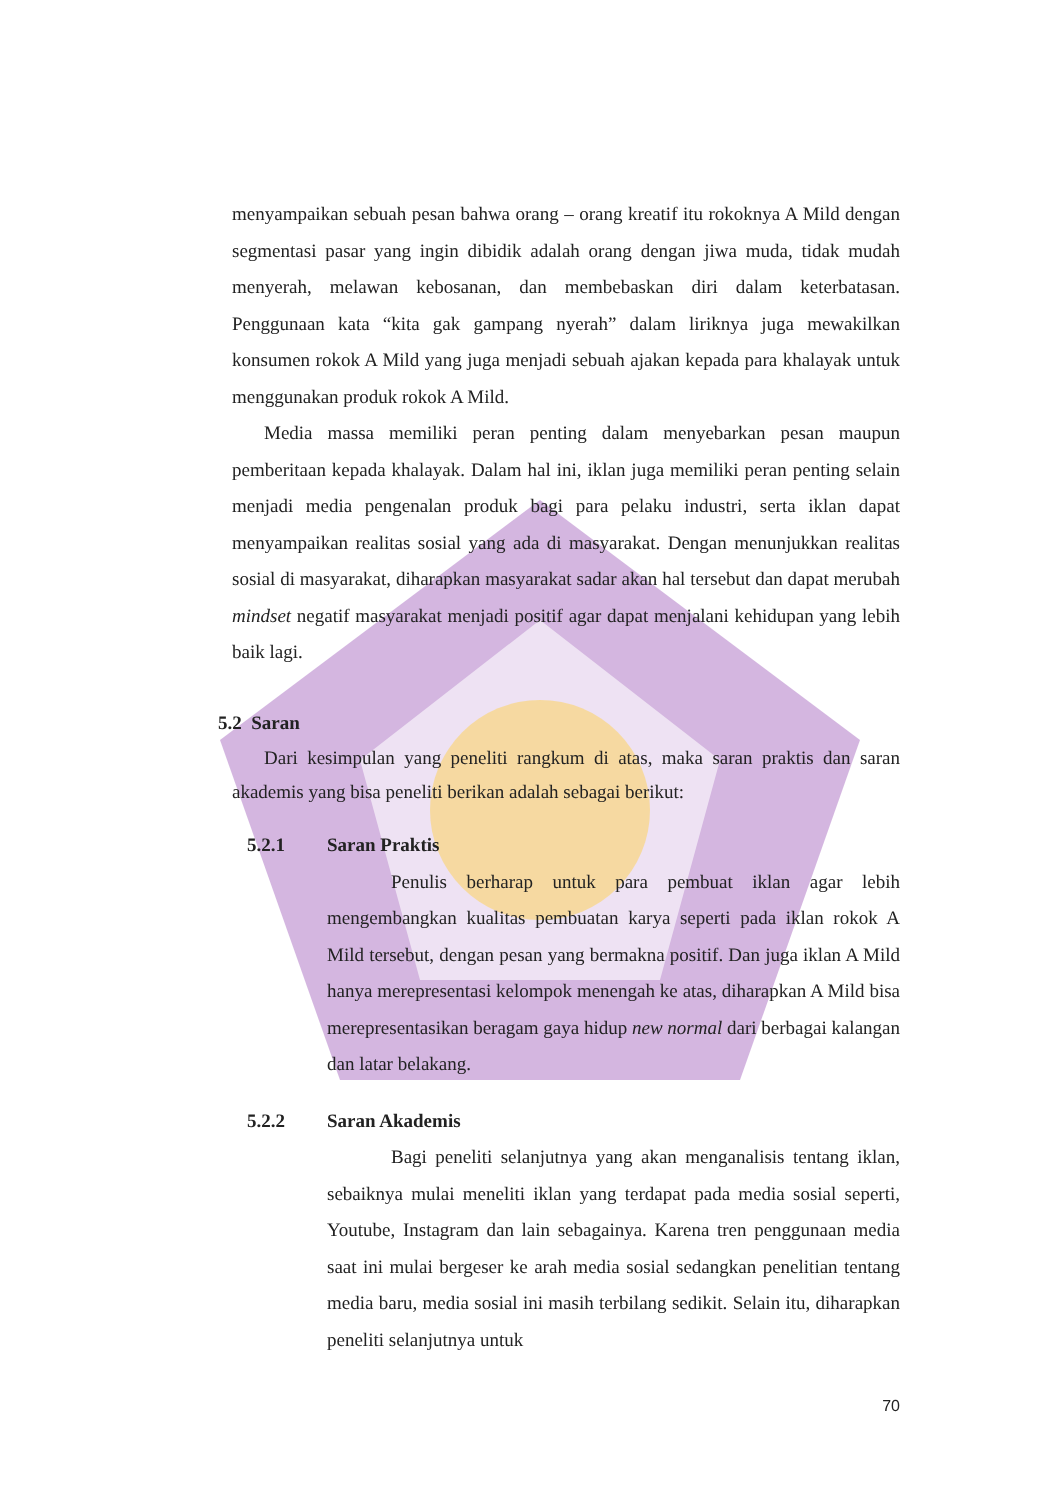menyampaikan sebuah pesan bahwa orang – orang kreatif itu rokoknya A Mild dengan segmentasi pasar yang ingin dibidik adalah orang dengan jiwa muda, tidak mudah menyerah, melawan kebosanan, dan membebaskan diri dalam keterbatasan. Penggunaan kata “kita gak gampang nyerah” dalam liriknya juga mewakilkan konsumen rokok A Mild yang juga menjadi sebuah ajakan kepada para khalayak untuk menggunakan produk rokok A Mild.
Media massa memiliki peran penting dalam menyebarkan pesan maupun pemberitaan kepada khalayak. Dalam hal ini, iklan juga memiliki peran penting selain menjadi media pengenalan produk bagi para pelaku industri, serta iklan dapat menyampaikan realitas sosial yang ada di masyarakat. Dengan menunjukkan realitas sosial di masyarakat, diharapkan masyarakat sadar akan hal tersebut dan dapat merubah mindset negatif masyarakat menjadi positif agar dapat menjalani kehidupan yang lebih baik lagi.
5.2 Saran
Dari kesimpulan yang peneliti rangkum di atas, maka saran praktis dan saran akademis yang bisa peneliti berikan adalah sebagai berikut:
5.2.1 Saran Praktis
Penulis berharap untuk para pembuat iklan agar lebih mengembangkan kualitas pembuatan karya seperti pada iklan rokok A Mild tersebut, dengan pesan yang bermakna positif. Dan juga iklan A Mild hanya merepresentasi kelompok menengah ke atas, diharapkan A Mild bisa merepresentasikan beragam gaya hidup new normal dari berbagai kalangan dan latar belakang.
5.2.2 Saran Akademis
Bagi peneliti selanjutnya yang akan menganalisis tentang iklan, sebaiknya mulai meneliti iklan yang terdapat pada media sosial seperti, Youtube, Instagram dan lain sebagainya. Karena tren penggunaan media saat ini mulai bergeser ke arah media sosial sedangkan penelitian tentang media baru, media sosial ini masih terbilang sedikit. Selain itu, diharapkan peneliti selanjutnya untuk
70